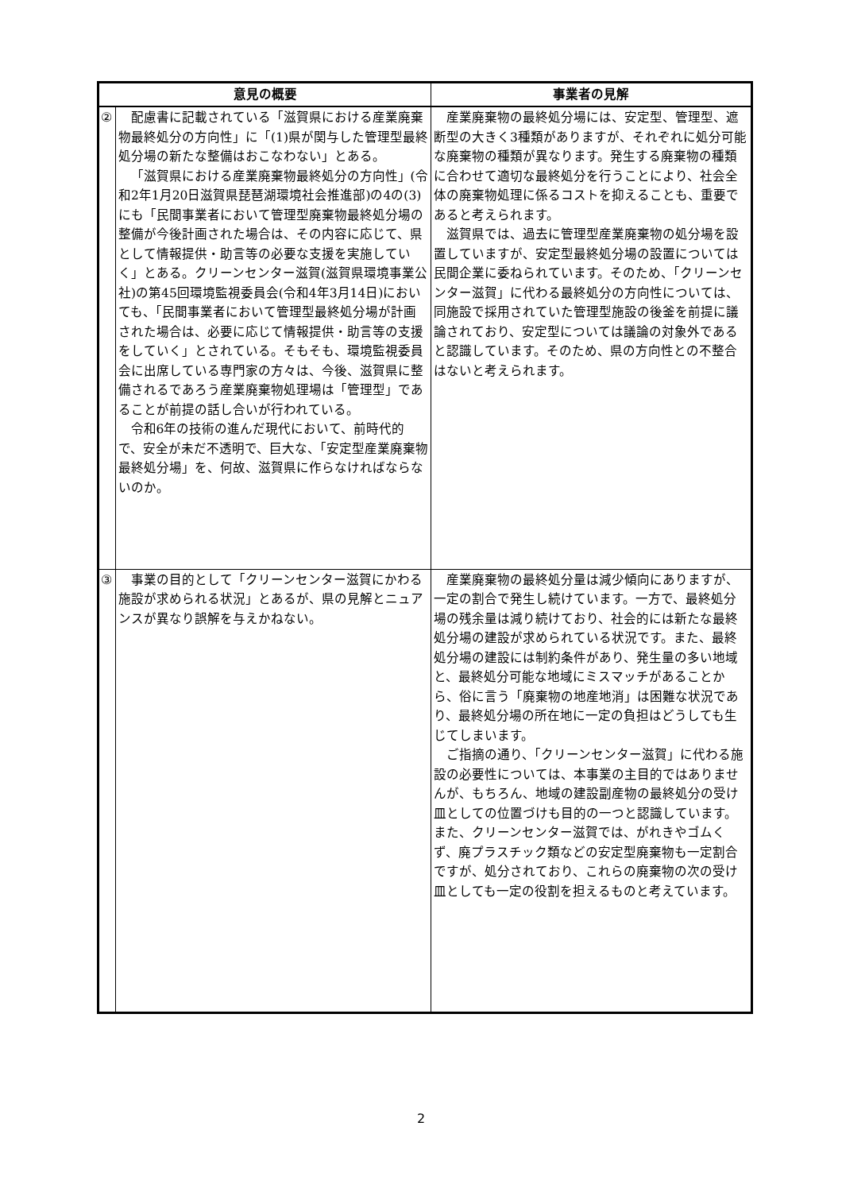| 意見の概要 | | 事業者の見解 |
| --- | --- | --- |
| ② | 配慮書に記載されている「滋賀県における産業廃棄物最終処分の方向性」に「(1)県が関与した管理型最終処分場の新たな整備はおこなわない」とある。 「滋賀県における産業廃棄物最終処分の方向性」(令和2年1月20日滋賀県琵琶湖環境社会推進部)の4の(3)にも「民間事業者において管理型廃棄物最終処分場の整備が今後計画された場合は、その内容に応じて、県として情報提供・助言等の必要な支援を実施していく」とある。クリーンセンター滋賀(滋賀県環境事業公社)の第45回環境監視委員会(令和4年3月14日)においても、「民間事業者において管理型最終処分場が計画された場合は、必要に応じて情報提供・助言等の支援をしていく」とされている。そもそも、環境監視委員会に出席している専門家の方々は、今後、滋賀県に整備されるであろう産業廃棄物処理場は「管理型」であることが前提の話し合いが行われている。 令和6年の技術の進んだ現代において、前時代的で、安全が未だ不透明で、巨大な、「安定型産業廃棄物最終処分場」を、何故、滋賀県に作らなければならないのか。 | 産業廃棄物の最終処分場には、安定型、管理型、遮断型の大きく3種類がありますが、それぞれに処分可能な廃棄物の種類が異なります。発生する廃棄物の種類に合わせて適切な最終処分を行うことにより、社会全体の廃棄物処理に係るコストを抑えることも、重要であると考えられます。 滋賀県では、過去に管理型産業廃棄物の処分場を設置していますが、安定型最終処分場の設置については民間企業に委ねられています。そのため、「クリーンセンター滋賀」に代わる最終処分の方向性については、同施設で採用されていた管理型施設の後釜を前提に議論されており、安定型については議論の対象外であると認識しています。そのため、県の方向性との不整合はないと考えられます。 |
| ③ | 事業の目的として「クリーンセンター滋賀にかわる施設が求められる状況」とあるが、県の見解とニュアンスが異なり誤解を与えかねない。 | 産業廃棄物の最終処分量は減少傾向にありますが、一定の割合で発生し続けています。一方で、最終処分場の残余量は減り続けており、社会的には新たな最終処分場の建設が求められている状況です。また、最終処分場の建設には制約条件があり、発生量の多い地域と、最終処分可能な地域にミスマッチがあることから、俗に言う「廃棄物の地産地消」は困難な状況であり、最終処分場の所在地に一定の負担はどうしても生じてしまいます。 ご指摘の通り、「クリーンセンター滋賀」に代わる施設の必要性については、本事業の主目的ではありませんが、もちろん、地域の建設副産物の最終処分の受け皿としての位置づけも目的の一つと認識しています。また、クリーンセンター滋賀では、がれきやゴムくず、廃プラスチック類などの安定型廃棄物も一定割合ですが、処分されており、これらの廃棄物の次の受け皿としても一定の役割を担えるものと考えています。 |
2